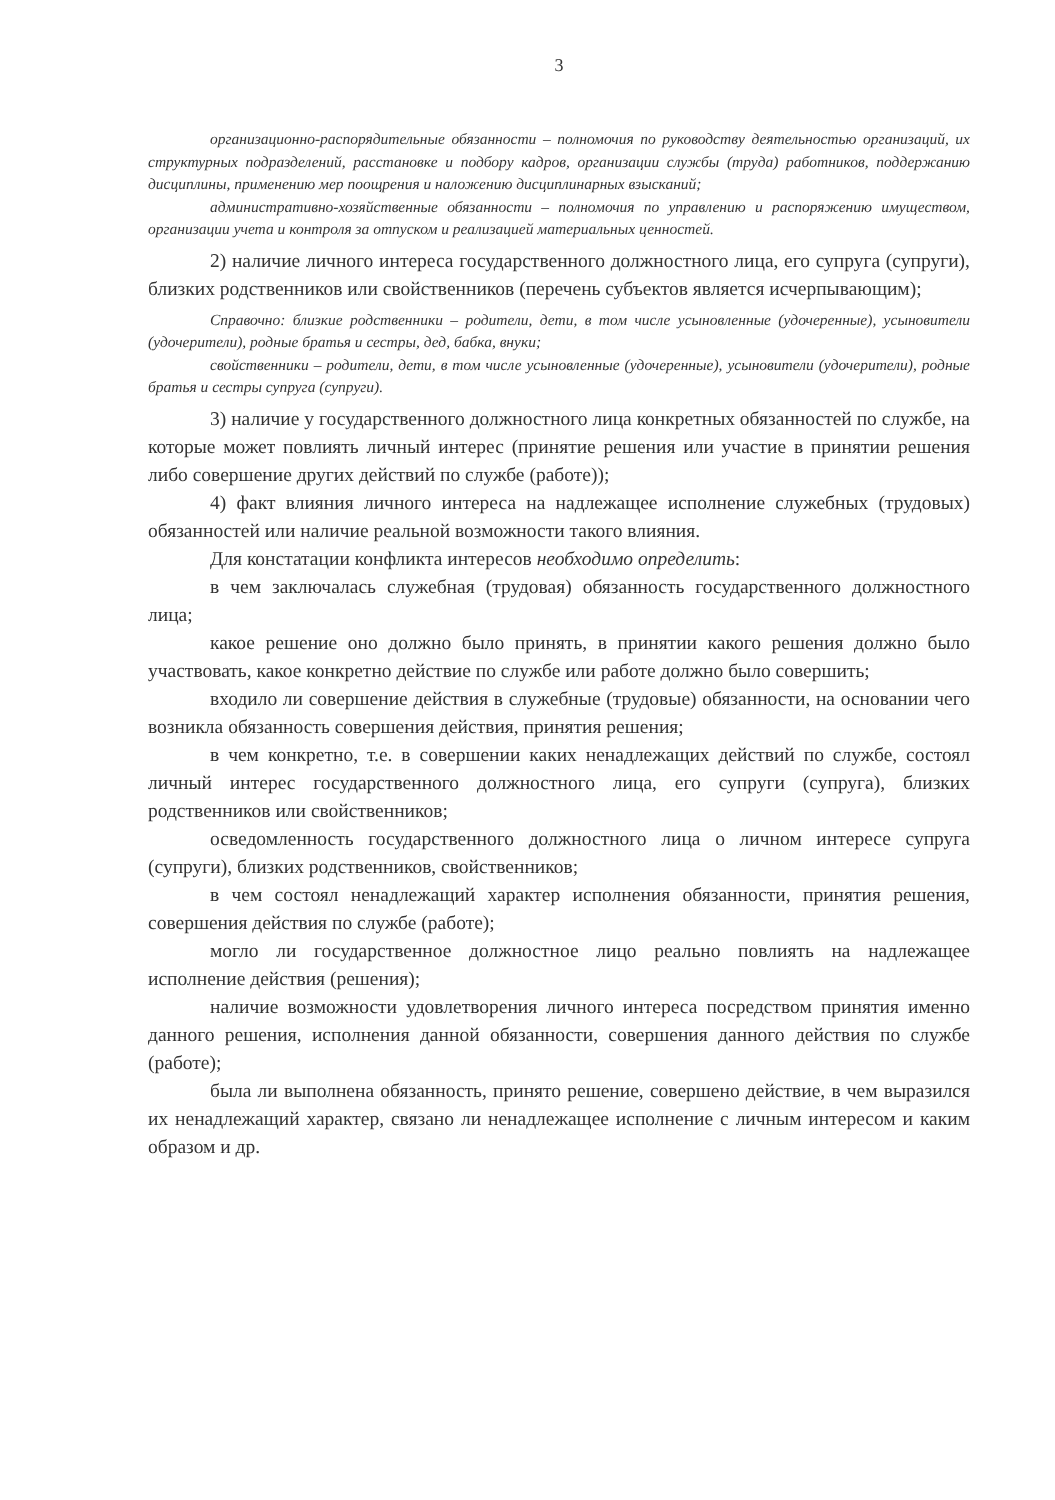3
организационно-распорядительные обязанности – полномочия по руководству деятельностью организаций, их структурных подразделений, расстановке и подбору кадров, организации службы (труда) работников, поддержанию дисциплины, применению мер поощрения и наложению дисциплинарных взысканий;
административно-хозяйственные обязанности – полномочия по управлению и распоряжению имуществом, организации учета и контроля за отпуском и реализацией материальных ценностей.
2) наличие личного интереса государственного должностного лица, его супруга (супруги), близких родственников или свойственников (перечень субъектов является исчерпывающим);
Справочно: близкие родственники – родители, дети, в том числе усыновленные (удочеренные), усыновители (удочерители), родные братья и сестры, дед, бабка, внуки;
свойственники – родители, дети, в том числе усыновленные (удочеренные), усыновители (удочерители), родные братья и сестры супруга (супруги).
3) наличие у государственного должностного лица конкретных обязанностей по службе, на которые может повлиять личный интерес (принятие решения или участие в принятии решения либо совершение других действий по службе (работе));
4) факт влияния личного интереса на надлежащее исполнение служебных (трудовых) обязанностей или наличие реальной возможности такого влияния.
Для констатации конфликта интересов необходимо определить:
в чем заключалась служебная (трудовая) обязанность государственного должностного лица;
какое решение оно должно было принять, в принятии какого решения должно было участвовать, какое конкретно действие по службе или работе должно было совершить;
входило ли совершение действия в служебные (трудовые) обязанности, на основании чего возникла обязанность совершения действия, принятия решения;
в чем конкретно, т.е. в совершении каких ненадлежащих действий по службе, состоял личный интерес государственного должностного лица, его супруги (супруга), близких родственников или свойственников;
осведомленность государственного должностного лица о личном интересе супруга (супруги), близких родственников, свойственников;
в чем состоял ненадлежащий характер исполнения обязанности, принятия решения, совершения действия по службе (работе);
могло ли государственное должностное лицо реально повлиять на надлежащее исполнение действия (решения);
наличие возможности удовлетворения личного интереса посредством принятия именно данного решения, исполнения данной обязанности, совершения данного действия по службе (работе);
была ли выполнена обязанность, принято решение, совершено действие, в чем выразился их ненадлежащий характер, связано ли ненадлежащее исполнение с личным интересом и каким образом и др.